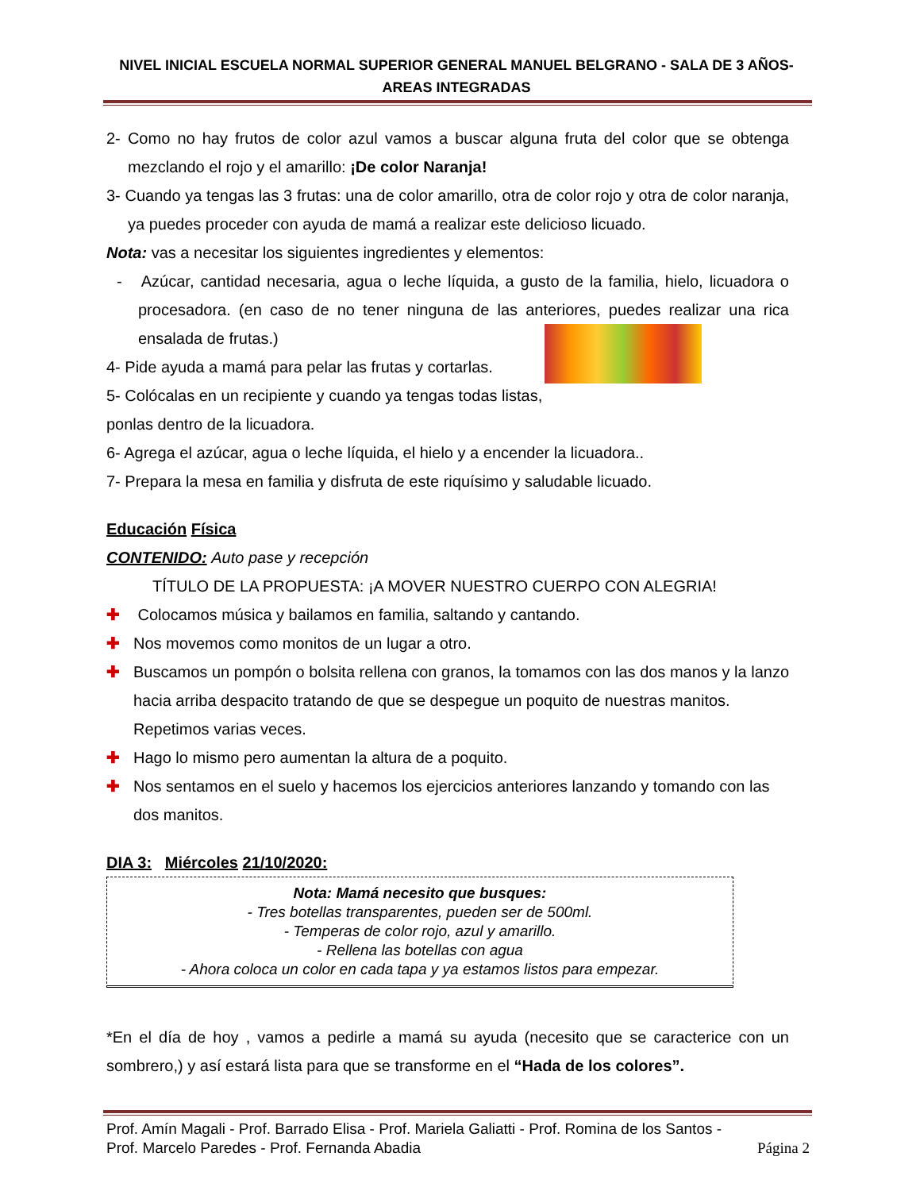NIVEL INICIAL ESCUELA NORMAL SUPERIOR GENERAL MANUEL BELGRANO - SALA DE 3 AÑOS-
AREAS INTEGRADAS
2- Como no hay frutos de color azul vamos a buscar alguna fruta del color que se obtenga mezclando el rojo y el amarillo: ¡De color Naranja!
3- Cuando ya tengas las 3 frutas: una de color amarillo, otra de color rojo y otra de color naranja, ya puedes proceder con ayuda de mamá a realizar este delicioso licuado.
Nota: vas a necesitar los siguientes ingredientes y elementos:
- Azúcar, cantidad necesaria, agua o leche líquida, a gusto de la familia, hielo, licuadora o procesadora. (en caso de no tener ninguna de las anteriores, puedes realizar una rica ensalada de frutas.)
4- Pide ayuda a mamá para pelar las frutas y cortarlas.
5- Colócalas en un recipiente y cuando ya tengas todas listas, ponlas dentro de la licuadora.
6- Agrega el azúcar, agua o leche líquida, el hielo y a encender la licuadora..
7- Prepara la mesa en familia y disfruta de este riquísimo y saludable licuado.
Educación Física
CONTENIDO: Auto pase y recepción
TÍTULO DE LA PROPUESTA: ¡A MOVER NUESTRO CUERPO CON ALEGRIA!
✚ Colocamos música y bailamos en familia, saltando y cantando.
✚ Nos movemos como monitos de un lugar a otro.
✚ Buscamos un pompón o bolsita rellena con granos, la tomamos con las dos manos y la lanzo hacia arriba despacito tratando de que se despegue un poquito de nuestras manitos. Repetimos varias veces.
✚ Hago lo mismo pero aumentan la altura de a poquito.
✚ Nos sentamos en el suelo y hacemos los ejercicios anteriores lanzando y tomando con las dos manitos.
DIA 3: Miércoles 21/10/2020:
Nota: Mamá necesito que busques:
- Tres botellas transparentes, pueden ser de 500ml.
- Temperas de color rojo, azul y amarillo.
- Rellena las botellas con agua
- Ahora coloca un color en cada tapa y ya estamos listos para empezar.
*En el día de hoy , vamos a pedirle a mamá su ayuda (necesito que se caracterice con un sombrero,) y así estará lista para que se transforme en el “Hada de los colores”.
Prof. Amín Magali - Prof. Barrado Elisa - Prof. Mariela Galiatti - Prof. Romina de los Santos -
Prof. Marcelo Paredes - Prof. Fernanda Abadia Página 2